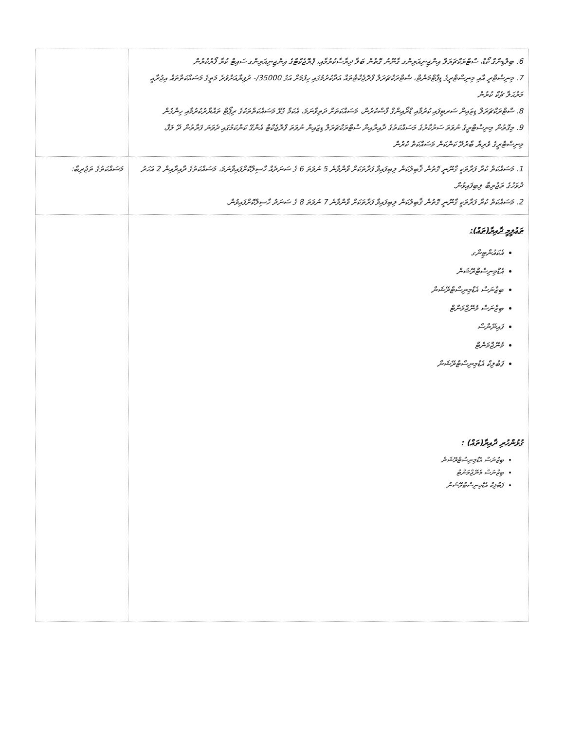| 6. ބިލްޑިންގް ކޯޑް، ސްޓްރަކްޗަރަލް އިންޖިނިއަރިންގ ގާނޫނު ގޮތުން ބަލާ ދިރާސާކުރުމާއި، ޕްރޮޖެކްޓްގެ އިންޖިނިއަރިންގ ސައިޓް ކުރާ ފޯރުކުރުން 7. މިނިސްޓްރީ އާއި މިނިސްޓްރީގެ ޑިޕާޓްމަންޓް، ސްޓްރަކްޗަރަލް ޕްރޮޖެކްޓްތައް އަދާކުރުމުގައި ހިފުމަށް އަގު 35000/- ރުފިޔާއަށްވުރެ މަތީގެ މަސައްކަތްތައް އިޖުރާއީ މަރުޙަލާ ޗެކް ކުރުން 8. ސްޓްރަކްޗަރަލް ޑިޒައިން ސަރޓިފައި ކުރުމާއި ޑްރޯއިންގް ފާސްކުރުން، މަސައްކަތަށް ދަތިވާނަމަ، އެކަމާ ގުޅޭ މަސައްކަތްތަކުގެ ރިޕޯޓް ތައްޔާރުކުރުމާއި ހިންގުން 9. މިގޮތުން މިނިސްޓްރީގެ ނުވަތަ ސަރުކާރުގެ މަސައްކަތުގެ ދާއިރާއިން ސްޓްރަކްޗަރަލް ޑިޒައިން ނުވަތަ ޕްރޮޖެކްޓް އެންގޭ ކަންކަމުގައި ދެވަނަ ފަރާތުން ދޭ ލަފާ، މިނިސްޓްރީގެ ވެރިޔާ ބާރުދޭ ކަންކަން މަސައްކަތް ކުރުން | |
| 1. މަސައްކަތް ކުރާ ފަރާތަކީ ގާނޫނީ ގޮތުން ޤާބިލުކަން ލިބިފައިވާ ފަރާތަކަށް ވާންވާނެ 5 ނުވަތަ 6 ގެ ސަނަދެއް ހާސިލްކޮށްފައިވާނަމަ، މަސައްކަތުގެ ދާއިރާއިން 2 އަހަރު ދުވަހުގެ ތަޖުރިބާ ލިބިފައިވުން. 2. މަސައްކަތް ކުރާ ފަރާތަކީ ގާނޫނީ ގޮތުން ޤާބިލުކަން ލިބިފައިވާ ފަރާތަކަށް ވާންވާނެ 7 ނުވަތަ 8 ގެ ސަނަދު ހާސިލްކޮށްފައިވުން. | މަސައްކަތުގެ ތަޖުރިބާ: |
| ތަޢުލީމީ ދާއިރާ(ތައް): އެކައުންޓިންގ އެޑްމިނިސްޓްރޭޝަން ބިޒްނަސް އެޑްމިނިސްޓްރޭޝަން ބިޒްނަސް މެނޭޖްމަންޓް ފައިނޭންސް މެނޭޖްމަންޓް ޕަބްލިކް އެޑްމިނިސްޓްރޭޝަން ގުޅުންހުރި ދާއިރާ(ތައް) : ބިޒްނަސް އެޑްމިނިސްޓްރޭޝަން ބިޒްނަސް މެނޭޖްމަންޓް ޕަބްލިކް އެޑްމިނިސްޓްރޭޝަން | |